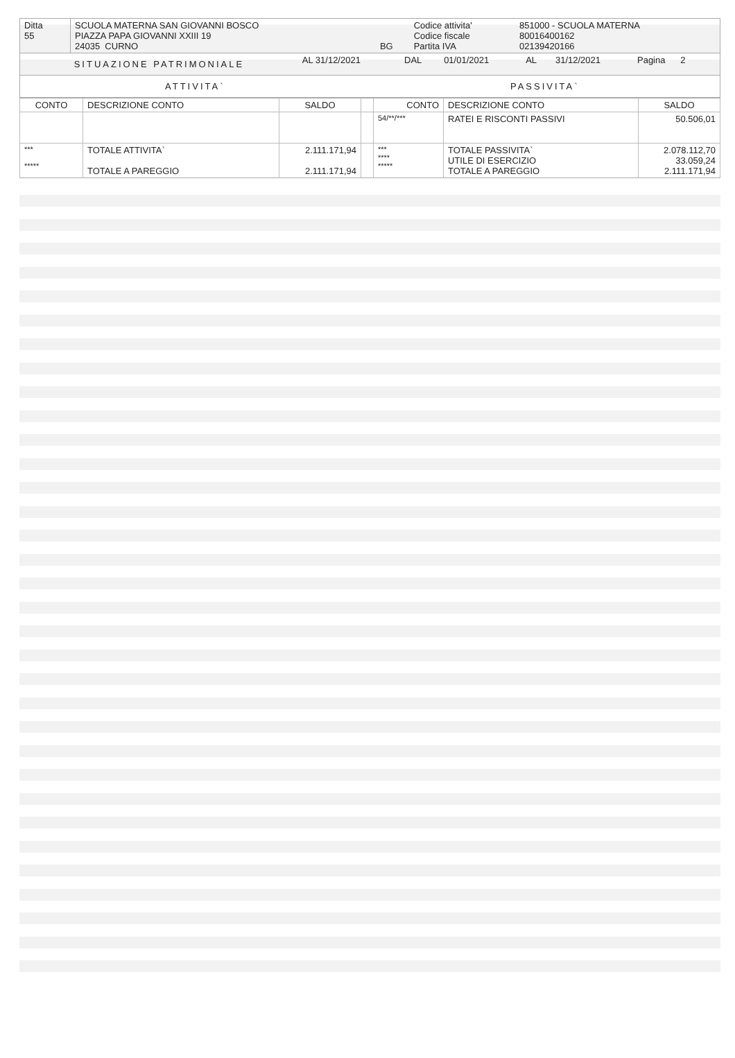| Ditta 55 | SCUOLA MATERNA SAN GIOVANNI BOSCO PIAZZA PAPA GIOVANNI XXIII 19 24035 CURNO | BG | Codice attivita' Codice fiscale Partita IVA | 851000 - SCUOLA MATERNA 80016400162 02139420166 |
| SITUAZIONE PATRIMONIALE | AL 31/12/2021 | DAL | 01/01/2021 | AL | 31/12/2021 | Pagina 2 |
| ATTIVITA` | PASSIVITA` |
| CONTO | DESCRIZIONE CONTO | SALDO | | CONTO | DESCRIZIONE CONTO | SALDO |
| --- | --- | --- | --- | --- | --- | --- |
| | | | | 54/**/*** | RATEI E RISCONTI PASSIVI | 50.506,01 |
| *** ***** | TOTALE ATTIVITA` TOTALE A PAREGGIO | 2.111.171,94 2.111.171,94 | | *** **** ***** | TOTALE PASSIVITA` UTILE DI ESERCIZIO TOTALE A PAREGGIO | 2.078.112,70 33.059,24 2.111.171,94 |